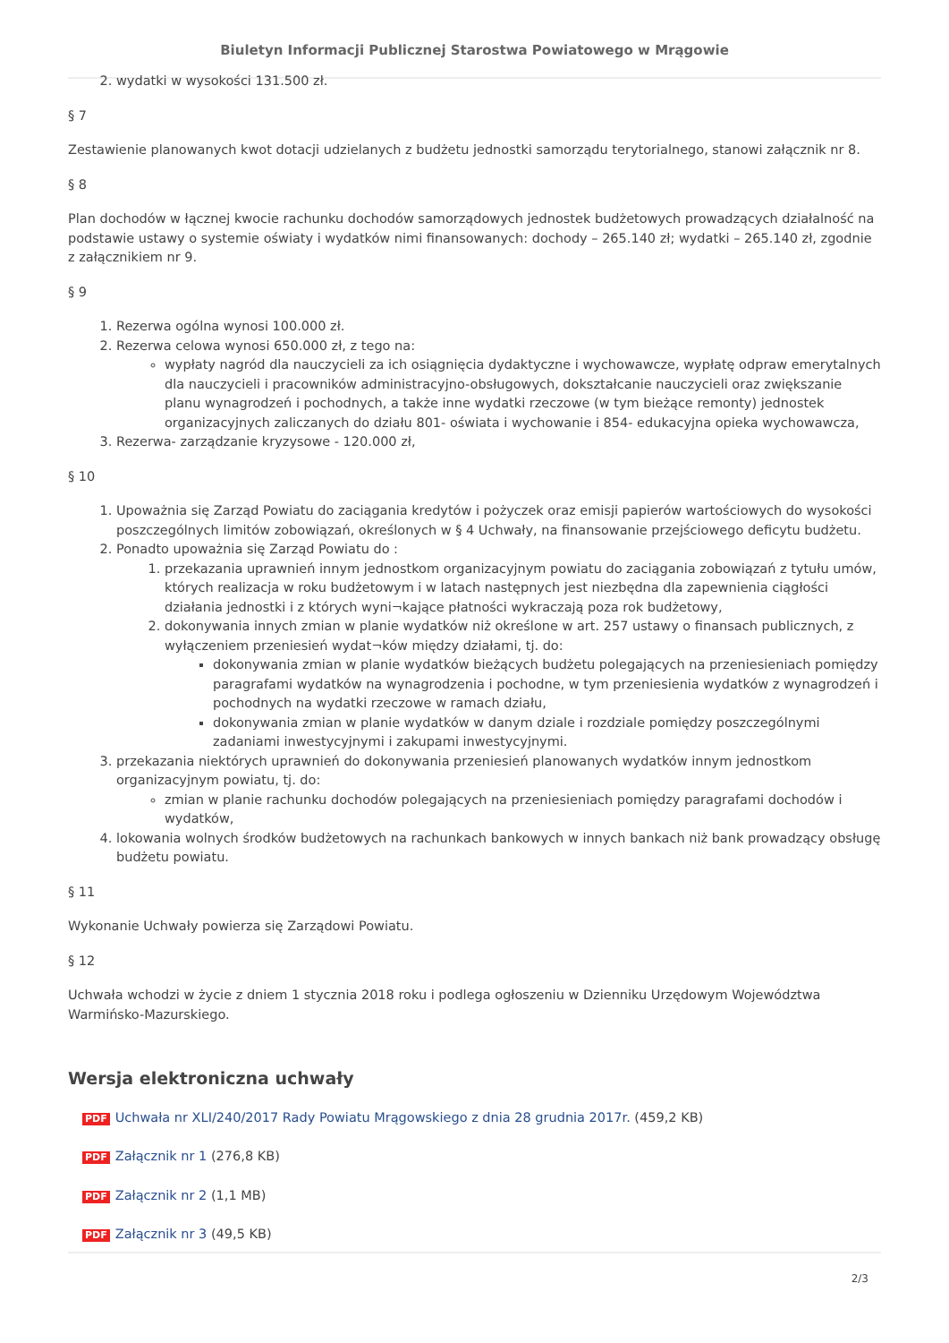Biuletyn Informacji Publicznej Starostwa Powiatowego w Mrągowie
2. wydatki w wysokości 131.500 zł.
§ 7
Zestawienie planowanych kwot dotacji udzielanych z budżetu jednostki samorządu terytorialnego, stanowi załącznik nr 8.
§ 8
Plan dochodów w łącznej kwocie rachunku dochodów samorządowych jednostek budżetowych prowadzących działalność na podstawie ustawy o systemie oświaty i wydatków nimi finansowanych: dochody – 265.140 zł; wydatki – 265.140 zł, zgodnie z załącznikiem nr 9.
§ 9
1. Rezerwa ogólna wynosi 100.000 zł.
2. Rezerwa celowa wynosi 650.000 zł, z tego na:
wypłaty nagród dla nauczycieli za ich osiągnięcia dydaktyczne i wychowawcze, wypłatę odpraw emerytalnych dla nauczycieli i pracowników administracyjno-obsługowych, dokształcanie nauczycieli oraz zwiększanie planu wynagrodzeń i pochodnych, a także inne wydatki rzeczowe (w tym bieżące remonty) jednostek organizacyjnych zaliczanych do działu 801- oświata i wychowanie i 854- edukacyjna opieka wychowawcza,
3. Rezerwa- zarządzanie kryzysowe - 120.000 zł,
§ 10
1. Upoważnia się Zarząd Powiatu do zaciągania kredytów i pożyczek oraz emisji papierów wartościowych do wysokości poszczególnych limitów zobowiązań, określonych w § 4 Uchwały, na finansowanie przejściowego deficytu budżetu.
2. Ponadto upoważnia się Zarząd Powiatu do :
1. przekazania uprawnień innym jednostkom organizacyjnym powiatu do zaciągania zobowiązań z tytułu umów, których realizacja w roku budżetowym i w latach następnych jest niezbędna dla zapewnienia ciągłości działania jednostki i z których wyni¬kające płatności wykraczają poza rok budżetowy,
2. dokonywania innych zmian w planie wydatków niż określone w art. 257 ustawy o finansach publicznych, z wyłączeniem przeniesień wydat¬ków między działami, tj. do:
dokonywania zmian w planie wydatków bieżących budżetu polegających na przeniesieniach pomiędzy paragrafami wydatków na wynagrodzenia i pochodne, w tym przeniesienia wydatków z wynagrodzeń i pochodnych na wydatki rzeczowe w ramach działu,
dokonywania zmian w planie wydatków w danym dziale i rozdziale pomiędzy poszczególnymi zadaniami inwestycyjnymi i zakupami inwestycyjnymi.
3. przekazania niektórych uprawnień do dokonywania przeniesień planowanych wydatków innym jednostkom organizacyjnym powiatu, tj. do:
zmian w planie rachunku dochodów polegających na przeniesieniach pomiędzy paragrafami dochodów i wydatków,
4. lokowania wolnych środków budżetowych na rachunkach bankowych w innych bankach niż bank prowadzący obsługę budżetu powiatu.
§ 11
Wykonanie Uchwały powierza się Zarządowi Powiatu.
§ 12
Uchwała wchodzi w życie z dniem 1 stycznia 2018 roku i podlega ogłoszeniu w Dzienniku Urzędowym Województwa Warmińsko-Mazurskiego.
Wersja elektroniczna uchwały
PDF Uchwała nr XLI/240/2017 Rady Powiatu Mrągowskiego z dnia 28 grudnia 2017r. (459,2 KB)
PDF Załącznik nr 1 (276,8 KB)
PDF Załącznik nr 2 (1,1 MB)
PDF Załącznik nr 3 (49,5 KB)
2/3